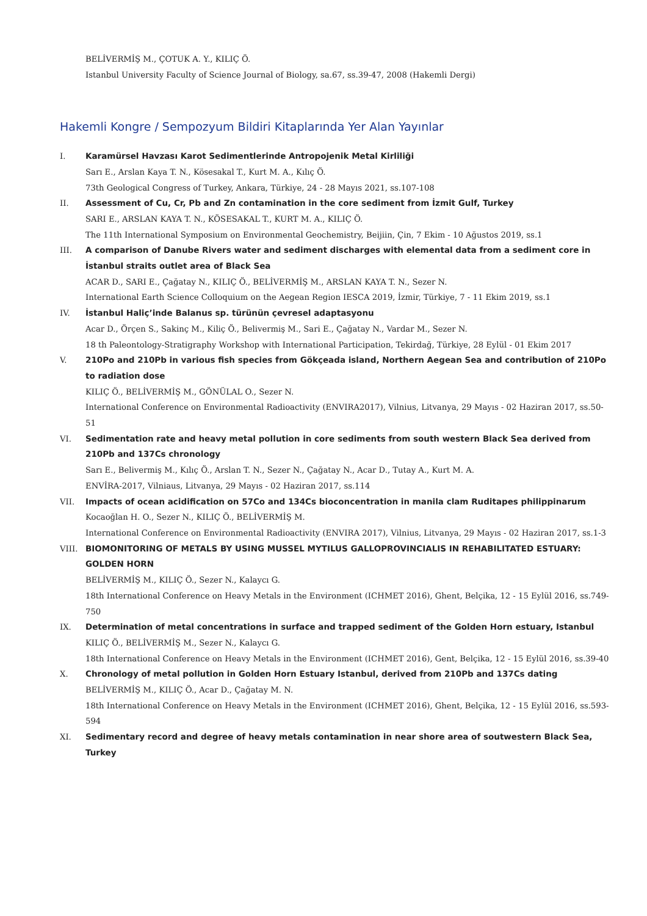BELİVERMİŞ M., ÇOTUK A. Y., KILIÇ Ö.
Istanbul University Faculty of Science Journal of Biology, sa.67, ss.39-47, 2008 (Hakemli Dergi)
Hakemli Kongre / Sempozyum Bildiri Kitaplarında Yer Alan Yayınlar
I. Karamürsel Havzası Karot Sedimentlerinde Antropojenik Metal Kirliliği
Sarı E., Arslan Kaya T. N., Kösesakal T., Kurt M. A., Kılıç Ö.
73th Geological Congress of Turkey, Ankara, Türkiye, 24 - 28 Mayıs 2021, ss.107-108
II. Assessment of Cu, Cr, Pb and Zn contamination in the core sediment from İzmit Gulf, Turkey
SARI E., ARSLAN KAYA T. N., KÖSESAKAL T., KURT M. A., KILIÇ Ö.
The 11th International Symposium on Environmental Geochemistry, Beijiin, Çin, 7 Ekim - 10 Ağustos 2019, ss.1
III. A comparison of Danube Rivers water and sediment discharges with elemental data from a sediment core in İstanbul straits outlet area of Black Sea
ACAR D., SARI E., Çağatay N., KILIÇ Ö., BELİVERMİŞ M., ARSLAN KAYA T. N., Sezer N.
International Earth Science Colloquium on the Aegean Region IESCA 2019, İzmir, Türkiye, 7 - 11 Ekim 2019, ss.1
IV. İstanbul Haliç’inde Balanus sp. türünün çevresel adaptasyonu
Acar D., Örçen S., Sakinç M., Kiliç Ö., Belivermiş M., Sari E., Çağatay N., Vardar M., Sezer N.
18 th Paleontology-Stratigraphy Workshop with International Participation, Tekirdağ, Türkiye, 28 Eylül - 01 Ekim 2017
V. 210Po and 210Pb in various fish species from Gökçeada island, Northern Aegean Sea and contribution of 210Po to radiation dose
KILIÇ Ö., BELİVERMİŞ M., GÖNÜLAL O., Sezer N.
International Conference on Environmental Radioactivity (ENVIRA2017), Vilnius, Litvanya, 29 Mayıs - 02 Haziran 2017, ss.50-51
VI. Sedimentation rate and heavy metal pollution in core sediments from south western Black Sea derived from 210Pb and 137Cs chronology
Sarı E., Belivermiş M., Kılıç Ö., Arslan T. N., Sezer N., Çağatay N., Acar D., Tutay A., Kurt M. A.
ENVİRA-2017, Vilniaus, Litvanya, 29 Mayıs - 02 Haziran 2017, ss.114
VII. Impacts of ocean acidification on 57Co and 134Cs bioconcentration in manila clam Ruditapes philippinarum
Kocaoğlan H. O., Sezer N., KILIÇ Ö., BELİVERMİŞ M.
International Conference on Environmental Radioactivity (ENVIRA 2017), Vilnius, Litvanya, 29 Mayıs - 02 Haziran 2017, ss.1-3
VIII. BIOMONITORING OF METALS BY USING MUSSEL MYTILUS GALLOPROVINCIALIS IN REHABILITATED ESTUARY: GOLDEN HORN
BELİVERMİŞ M., KILIÇ Ö., Sezer N., Kalaycı G.
18th International Conference on Heavy Metals in the Environment (ICHMET 2016), Ghent, Belçika, 12 - 15 Eylül 2016, ss.749-750
IX. Determination of metal concentrations in surface and trapped sediment of the Golden Horn estuary, Istanbul
KILIÇ Ö., BELİVERMİŞ M., Sezer N., Kalaycı G.
18th International Conference on Heavy Metals in the Environment (ICHMET 2016), Gent, Belçika, 12 - 15 Eylül 2016, ss.39-40
X. Chronology of metal pollution in Golden Horn Estuary Istanbul, derived from 210Pb and 137Cs dating
BELİVERMİŞ M., KILIÇ Ö., Acar D., Çağatay M. N.
18th International Conference on Heavy Metals in the Environment (ICHMET 2016), Ghent, Belçika, 12 - 15 Eylül 2016, ss.593-594
XI. Sedimentary record and degree of heavy metals contamination in near shore area of soutwestern Black Sea, Turkey